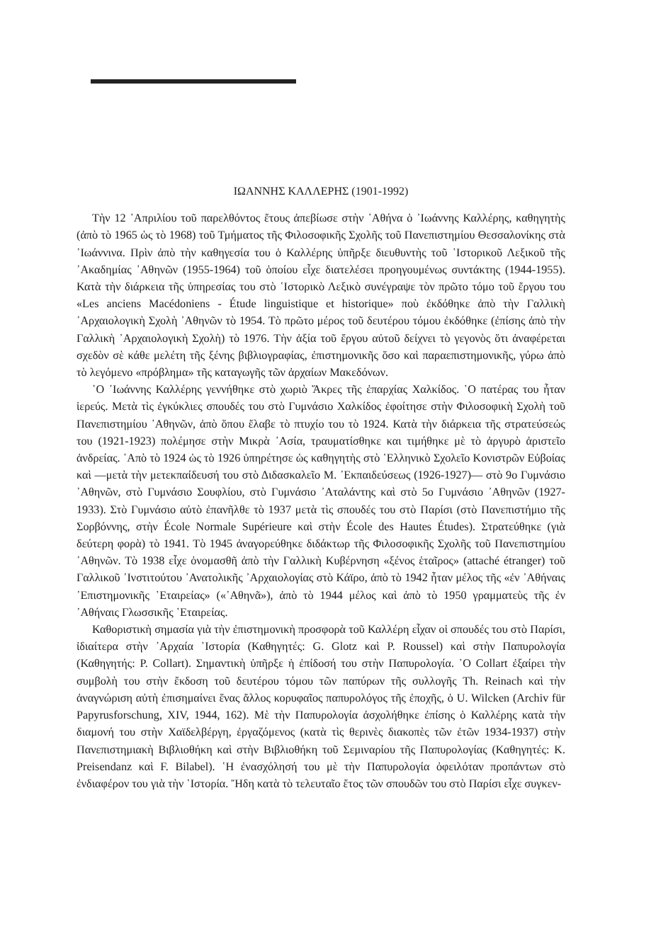ΙΩΑΝΝΗΣ ΚΑΛΛΕΡΗΣ (1901-1992)
Τὴν 12 ᾿Απριλίου τοῦ παρελθόντος ἔτους ἀπεβίωσε στὴν ᾿Αθήνα ὁ ᾿Ιωάννης Καλλέρης, καθηγητὴς (ἀπὸ τὸ 1965 ὡς τὸ 1968) τοῦ Τμήματος τῆς Φιλοσοφικῆς Σχολῆς τοῦ Πανεπιστημίου Θεσσαλονίκης στὰ ᾿Ιωάννινα. Πρὶν ἀπὸ τὴν καθηγεσία του ὁ Καλλέρης ὑπῆρξε διευθυντὴς τοῦ ῾Ιστορικοῦ Λεξικοῦ τῆς ᾿Ακαδημίας ᾿Αθηνῶν (1955-1964) τοῦ ὁποίου εἶχε διατελέσει προηγουμένως συντάκτης (1944-1955). Κατὰ τὴν διάρκεια τῆς ὑπηρεσίας του στὸ ῾Ιστορικὸ Λεξικὸ συνέγραψε τὸν πρῶτο τόμο τοῦ ἔργου του «Les anciens Macédoniens - Étude linguistique et historique» ποὺ ἐκδόθηκε ἀπὸ τὴν Γαλλικὴ ᾿Αρχαιολογικὴ Σχολὴ ᾿Αθηνῶν τὸ 1954. Τὸ πρῶτο μέρος τοῦ δευτέρου τόμου ἐκδόθηκε (ἐπίσης ἀπὸ τὴν Γαλλικὴ ᾿Αρχαιολογικὴ Σχολὴ) τὸ 1976. Τὴν ἀξία τοῦ ἔργου αὐτοῦ δείχνει τὸ γεγονὸς ὅτι ἀναφέρεται σχεδὸν σὲ κάθε μελέτη τῆς ξένης βιβλιογραφίας, ἐπιστημονικῆς ὅσο καὶ παραεπιστημονικῆς, γύρω ἀπὸ τὸ λεγόμενο «πρόβλημα» τῆς καταγωγῆς τῶν ἀρχαίων Μακεδόνων.
῾Ο ᾿Ιωάννης Καλλέρης γεννήθηκε στὸ χωριὸ Ἄκρες τῆς ἐπαρχίας Χαλκίδος. ῾Ο πατέρας του ἦταν ἱερεύς. Μετὰ τὶς ἐγκύκλιες σπουδές του στὸ Γυμνάσιο Χαλκίδος ἐφοίτησε στὴν Φιλοσοφικὴ Σχολὴ τοῦ Πανεπιστημίου ᾿Αθηνῶν, ἀπὸ ὅπου ἔλαβε τὸ πτυχίο του τὸ 1924. Κατὰ τὴν διάρκεια τῆς στρατεύσεώς του (1921-1923) πολέμησε στὴν Μικρὰ ᾿Ασία, τραυματίσθηκε και τιμήθηκε μὲ τὸ ἀργυρὸ ἀριστεῖο ἀνδρείας. ᾿Απὸ τὸ 1924 ὡς τὸ 1926 ὑπηρέτησε ὡς καθηγητὴς στὸ ῾Ελληνικὸ Σχολεῖο Κονιστρῶν Εὐβοίας καὶ —μετὰ τὴν μετεκπαίδευσή του στὸ Διδασκαλεῖο Μ. ᾿Εκπαιδεύσεως (1926-1927)— στὸ 9ο Γυμνάσιο ᾿Αθηνῶν, στὸ Γυμνάσιο Σουφλίου, στὸ Γυμνάσιο ᾿Αταλάντης καὶ στὸ 5ο Γυμνάσιο ᾿Αθηνῶν (1927-1933). Στὸ Γυμνάσιο αὐτὸ ἐπανῆλθε τὸ 1937 μετὰ τὶς σπουδές του στὸ Παρίσι (στὸ Πανεπιστήμιο τῆς Σορβόννης, στὴν École Normale Supérieure καὶ στὴν École des Hautes Études). Στρατεύθηκε (γιὰ δεύτερη φορὰ) τὸ 1941. Τὸ 1945 ἀναγορεύθηκε διδάκτωρ τῆς Φιλοσοφικῆς Σχολῆς τοῦ Πανεπιστημίου ᾿Αθηνῶν. Τὸ 1938 εἶχε ὀνομασθῆ ἀπὸ τὴν Γαλλικὴ Κυβέρνηση «ξένος ἑταῖρος» (attaché étranger) τοῦ Γαλλικοῦ ᾿Ινστιτούτου ᾿Ανατολικῆς ᾿Αρχαιολογίας στὸ Κάϊρο, ἀπὸ τὸ 1942 ἦταν μέλος τῆς «ἐν ᾿Αθήναις ᾿Επιστημονικῆς ῾Εταιρείας» («᾿Αθηνᾶ»), ἀπὸ τὸ 1944 μέλος καὶ ἀπὸ τὸ 1950 γραμματεὺς τῆς ἐν ᾿Αθήναις Γλωσσικῆς ῾Εταιρείας.
Καθοριστικὴ σημασία γιὰ τὴν ἐπιστημονικὴ προσφορὰ τοῦ Καλλέρη εἶχαν οἱ σπουδές του στὸ Παρίσι, ἰδιαίτερα στὴν ᾿Αρχαία ῾Ιστορία (Καθηγητές: G. Glotz καὶ P. Roussel) καὶ στὴν Παπυρολογία (Καθηγητής: P. Collart). Σημαντικὴ ὑπῆρξε ἡ ἐπίδοσή του στὴν Παπυρολογία. ῾Ο Collart ἐξαίρει τὴν συμβολὴ του στὴν ἔκδοση τοῦ δευτέρου τόμου τῶν παπύρων τῆς συλλογῆς Th. Reinach καὶ τὴν ἀναγνώριση αὐτὴ ἐπισημαίνει ἕνας ἄλλος κορυφαῖος παπυρολόγος τῆς ἐποχῆς, ὁ U. Wilcken (Archiv für Papyrusforschung, XIV, 1944, 162). Μὲ τὴν Παπυρολογία ἀσχολήθηκε ἐπίσης ὁ Καλλέρης κατὰ τὴν διαμονή του στὴν Χαϊδελβέργη, ἐργαζόμενος (κατὰ τὶς θερινὲς διακοπὲς τῶν ἐτῶν 1934-1937) στὴν Πανεπιστημιακὴ Βιβλιοθήκη καὶ στὴν Βιβλιοθήκη τοῦ Σεμιναρίου τῆς Παπυρολογίας (Καθηγητές: K. Preisendanz καὶ F. Bilabel). ῾Η ἐνασχόλησή του μὲ τὴν Παπυρολογία ὀφειλόταν προπάντων στὸ ἐνδιαφέρον του γιὰ τὴν ῾Ιστορία. Ἤδη κατὰ τὸ τελευταῖο ἔτος τῶν σπουδῶν του στὸ Παρίσι εἶχε συγκεν-